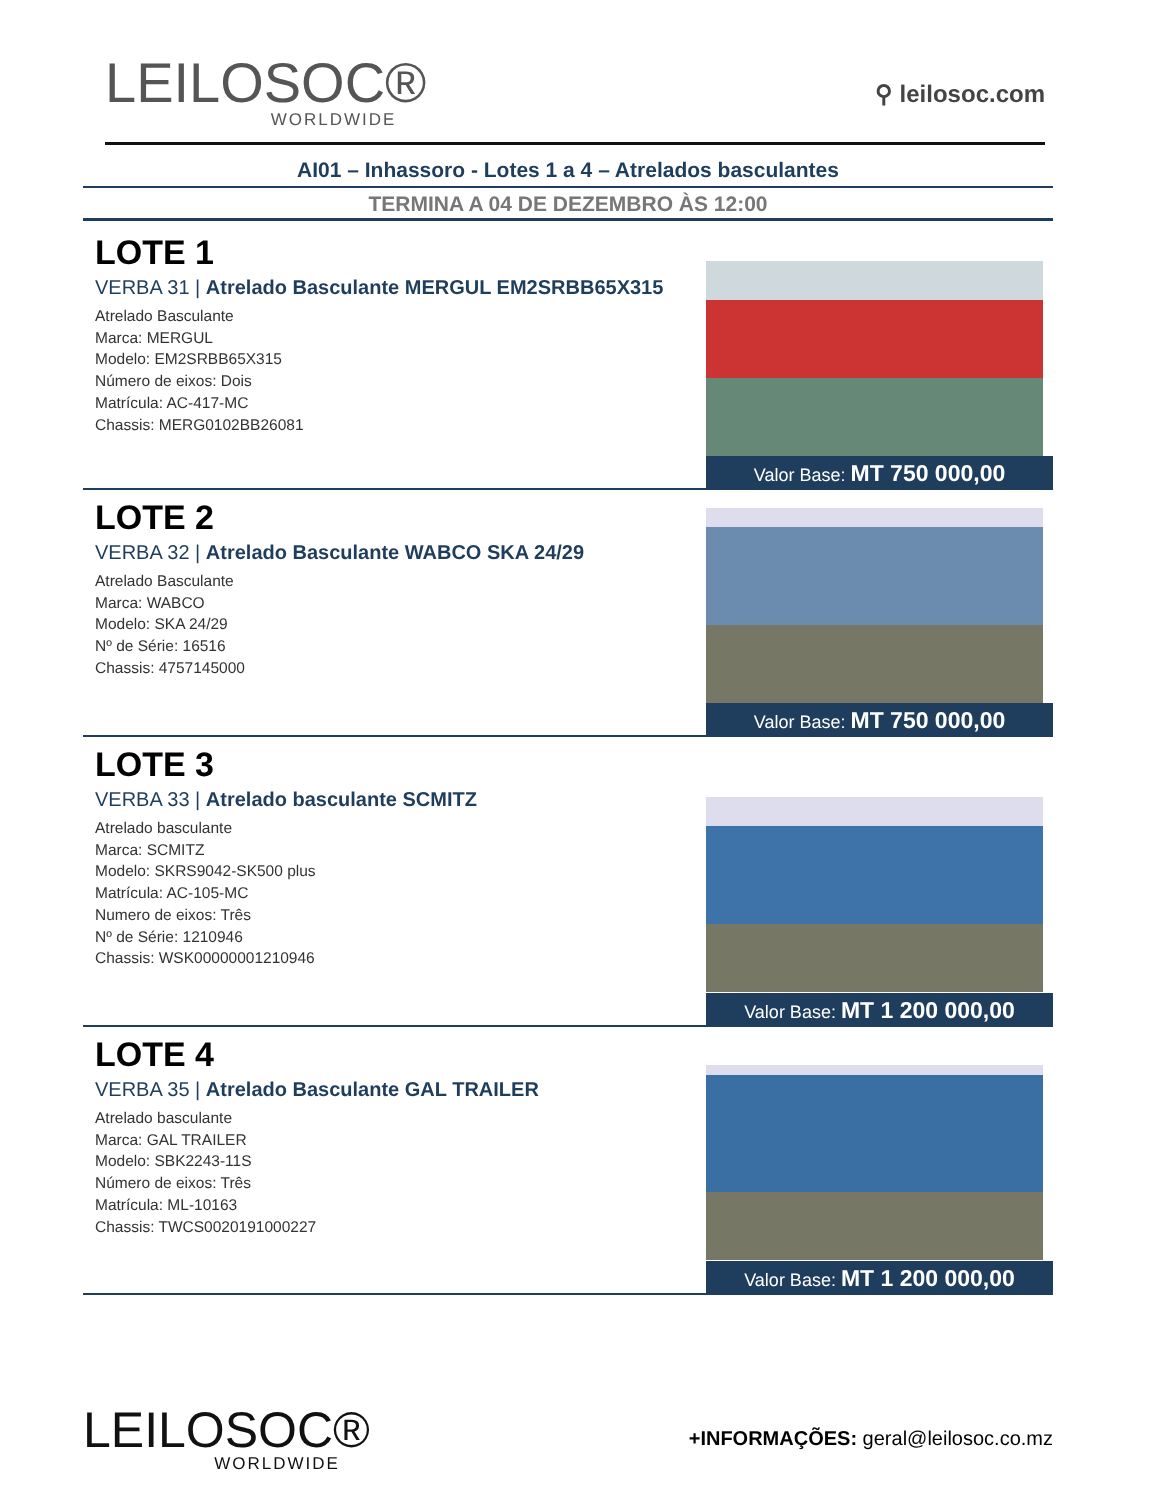LEILOSOC®
WORLDWIDE
⚲ leilosoc.com
AI01 – Inhassoro - Lotes 1 a 4 – Atrelados basculantes
TERMINA A 04 DE DEZEMBRO ÀS 12:00
LOTE 1
VERBA 31 | Atrelado Basculante MERGUL EM2SRBB65X315
Atrelado Basculante
Marca: MERGUL
Modelo: EM2SRBB65X315
Número de eixos: Dois
Matrícula: AC-417-MC
Chassis: MERG0102BB26081
Valor Base: MT 750 000,00
LOTE 2
VERBA 32 | Atrelado Basculante WABCO SKA 24/29
Atrelado Basculante
Marca: WABCO
Modelo: SKA 24/29
Nº de Série: 16516
Chassis: 4757145000
Valor Base: MT 750 000,00
LOTE 3
VERBA 33 | Atrelado basculante SCMITZ
Atrelado basculante
Marca: SCMITZ
Modelo: SKRS9042-SK500 plus
Matrícula: AC-105-MC
Numero de eixos: Três
Nº de Série: 1210946
Chassis: WSK00000001210946
Valor Base: MT 1 200 000,00
LOTE 4
VERBA 35 | Atrelado Basculante GAL TRAILER
Atrelado basculante
Marca: GAL TRAILER
Modelo: SBK2243-11S
Número de eixos: Três
Matrícula: ML-10163
Chassis: TWCS0020191000227
Valor Base: MT 1 200 000,00
LEILOSOC®
WORLDWIDE
+INFORMAÇÕES: geral@leilosoc.co.mz